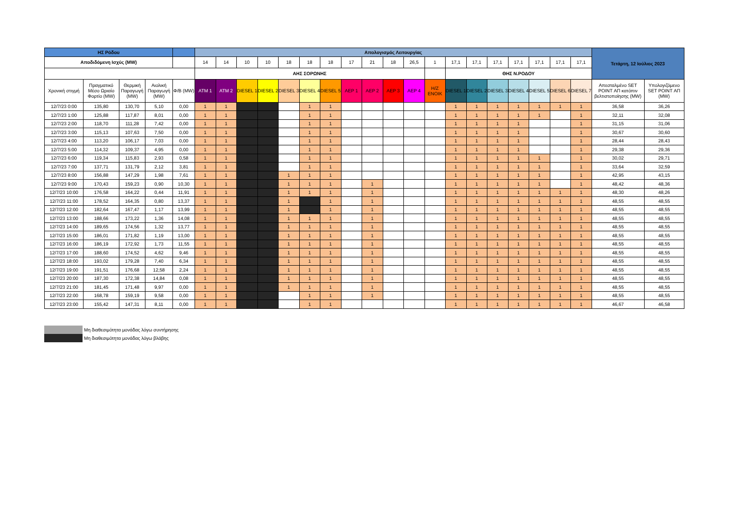| ΗΣ Ρόδου | | | | | Απολογισμός Λειτουργίας | | | | | | | | | | | | | | | | | | | Τετάρτη, 12 Ιούλιος 2023 | |
| --- | --- | --- | --- | --- | --- | --- | --- | --- | --- | --- | --- | --- | --- | --- | --- | --- | --- | --- | --- | --- | --- | --- | --- | --- | --- |
| Αποδιδόμενη Ισχύς (MW) | | | | | 14 | 14 | 10 | 10 | 18 | 18 | 18 | 17 | 21 | 18 | 26,5 | 1 | 17,1 | 17,1 | 17,1 | 17,1 | 17,1 | 17,1 | 17,1 | | |
| | | | | | ΑΗΣ ΣΟΡΩΝΗΣ | | | | | | | | | | | | ΘΗΣ Ν.ΡΟΔΟΥ | | | | | | | | |
| Χρονική στιγμή | Πραγματικό Μέσο Ωριαίο Φορτίο (MW) | Θερμική Παραγωγή (MW) | Αιολική Παραγωγή (MW) | Φ/Β (MW) | ATM 1 | ATM 2 | DIESEL 1 | DIESEL 2 | DIESEL 3 | DIESEL 4 | DIESEL 5 | AEP 1 | AEP 2 | AEP 3 | AEP 4 | H/Z ENOIK | DIESEL 1 | DIESEL 2 | DIESEL 3 | DIESEL 4 | DIESEL 5 | DIESEL 6 | DIESEL 7 | Απεσταλμένο SET POINT ΑΠ κατόπιν βελτιστοποίησης (MW) | Υπολογιζόμενο SET POINT ΑΠ (MW) |
| 12/7/23 0:00 | 135,80 | 130,70 | 5,10 | 0,00 | 1 | 1 | | | | 1 | 1 | | | | | | 1 | 1 | 1 | 1 | 1 | 1 | 1 | 36,58 | 36,26 |
| 12/7/23 1:00 | 125,88 | 117,87 | 8,01 | 0,00 | 1 | 1 | | | | 1 | 1 | | | | | | 1 | 1 | 1 | 1 | 1 | | 1 | 32,11 | 32,08 |
| 12/7/23 2:00 | 118,70 | 111,28 | 7,42 | 0,00 | 1 | 1 | | | | 1 | 1 | | | | | | 1 | 1 | 1 | 1 | | | 1 | 31,15 | 31,06 |
| 12/7/23 3:00 | 115,13 | 107,63 | 7,50 | 0,00 | 1 | 1 | | | | 1 | 1 | | | | | | 1 | 1 | 1 | 1 | | | 1 | 30,67 | 30,60 |
| 12/7/23 4:00 | 113,20 | 106,17 | 7,03 | 0,00 | 1 | 1 | | | | 1 | 1 | | | | | | 1 | 1 | 1 | 1 | | | 1 | 28,44 | 28,43 |
| 12/7/23 5:00 | 114,32 | 109,37 | 4,95 | 0,00 | 1 | 1 | | | | 1 | 1 | | | | | | 1 | 1 | 1 | 1 | | | 1 | 29,38 | 29,36 |
| 12/7/23 6:00 | 119,34 | 115,83 | 2,93 | 0,58 | 1 | 1 | | | | 1 | 1 | | | | | | 1 | 1 | 1 | 1 | 1 | | 1 | 30,02 | 29,71 |
| 12/7/23 7:00 | 137,71 | 131,79 | 2,12 | 3,81 | 1 | 1 | | | | 1 | 1 | | | | | | 1 | 1 | 1 | 1 | 1 | | 1 | 33,64 | 32,59 |
| 12/7/23 8:00 | 156,88 | 147,29 | 1,98 | 7,61 | 1 | 1 | | | 1 | 1 | 1 | | | | | | 1 | 1 | 1 | 1 | 1 | | 1 | 42,95 | 43,15 |
| 12/7/23 9:00 | 170,43 | 159,23 | 0,90 | 10,30 | 1 | 1 | | | 1 | 1 | 1 | | 1 | | | | 1 | 1 | 1 | 1 | 1 | | 1 | 48,42 | 48,36 |
| 12/7/23 10:00 | 176,58 | 164,22 | 0,44 | 11,91 | 1 | 1 | | | 1 | 1 | 1 | | 1 | | | | 1 | 1 | 1 | 1 | 1 | 1 | 1 | 48,30 | 48,26 |
| 12/7/23 11:00 | 178,52 | 164,35 | 0,80 | 13,37 | 1 | 1 | | | 1 | | 1 | | 1 | | | | 1 | 1 | 1 | 1 | 1 | 1 | 1 | 48,55 | 48,55 |
| 12/7/23 12:00 | 182,64 | 167,47 | 1,17 | 13,99 | 1 | 1 | | | 1 | | 1 | | 1 | | | | 1 | 1 | 1 | 1 | 1 | 1 | 1 | 48,55 | 48,55 |
| 12/7/23 13:00 | 188,66 | 173,22 | 1,36 | 14,08 | 1 | 1 | | | 1 | 1 | 1 | | 1 | | | | 1 | 1 | 1 | 1 | 1 | 1 | 1 | 48,55 | 48,55 |
| 12/7/23 14:00 | 189,65 | 174,56 | 1,32 | 13,77 | 1 | 1 | | | 1 | 1 | 1 | | 1 | | | | 1 | 1 | 1 | 1 | 1 | 1 | 1 | 48,55 | 48,55 |
| 12/7/23 15:00 | 186,01 | 171,82 | 1,19 | 13,00 | 1 | 1 | | | 1 | 1 | 1 | | 1 | | | | 1 | 1 | 1 | 1 | 1 | 1 | 1 | 48,55 | 48,55 |
| 12/7/23 16:00 | 186,19 | 172,92 | 1,73 | 11,55 | 1 | 1 | | | 1 | 1 | 1 | | 1 | | | | 1 | 1 | 1 | 1 | 1 | 1 | 1 | 48,55 | 48,55 |
| 12/7/23 17:00 | 188,60 | 174,52 | 4,62 | 9,46 | 1 | 1 | | | 1 | 1 | 1 | | 1 | | | | 1 | 1 | 1 | 1 | 1 | 1 | 1 | 48,55 | 48,55 |
| 12/7/23 18:00 | 193,02 | 179,28 | 7,40 | 6,34 | 1 | 1 | | | 1 | 1 | 1 | | 1 | | | | 1 | 1 | 1 | 1 | 1 | 1 | 1 | 48,55 | 48,55 |
| 12/7/23 19:00 | 191,51 | 176,68 | 12,58 | 2,24 | 1 | 1 | | | 1 | 1 | 1 | | 1 | | | | 1 | 1 | 1 | 1 | 1 | 1 | 1 | 48,55 | 48,55 |
| 12/7/23 20:00 | 187,30 | 172,38 | 14,84 | 0,08 | 1 | 1 | | | 1 | 1 | 1 | | 1 | | | | 1 | 1 | 1 | 1 | 1 | 1 | 1 | 48,55 | 48,55 |
| 12/7/23 21:00 | 181,45 | 171,48 | 9,97 | 0,00 | 1 | 1 | | | 1 | 1 | 1 | | 1 | | | | 1 | 1 | 1 | 1 | 1 | 1 | 1 | 48,55 | 48,55 |
| 12/7/23 22:00 | 168,78 | 159,19 | 9,58 | 0,00 | 1 | 1 | | | | 1 | 1 | | 1 | | | | 1 | 1 | 1 | 1 | 1 | 1 | 1 | 48,55 | 48,55 |
| 12/7/23 23:00 | 155,42 | 147,31 | 8,11 | 0,00 | 1 | 1 | | | | 1 | 1 | | | | | | 1 | 1 | 1 | 1 | 1 | 1 | 1 | 46,67 | 46,58 |
Μη διαθεσιμότητα μονάδας λόγω συντήρησης
Μη διαθεσιμότητα μονάδας λόγω βλάβης